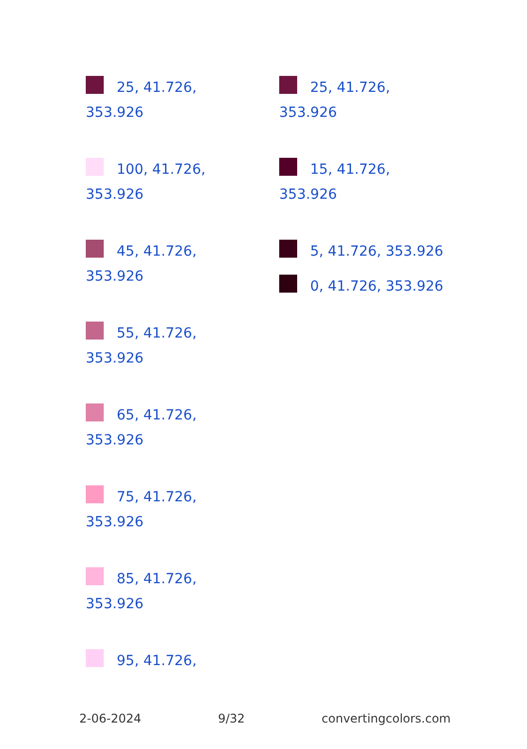25, 41.726, 353.926
100, 41.726, 353.926
45, 41.726, 353.926
55, 41.726, 353.926
65, 41.726, 353.926
75, 41.726, 353.926
85, 41.726, 353.926
95, 41.726,
25, 41.726, 353.926
15, 41.726, 353.926
5, 41.726, 353.926
0, 41.726, 353.926
2-06-2024 9/32 convertingcolors.com